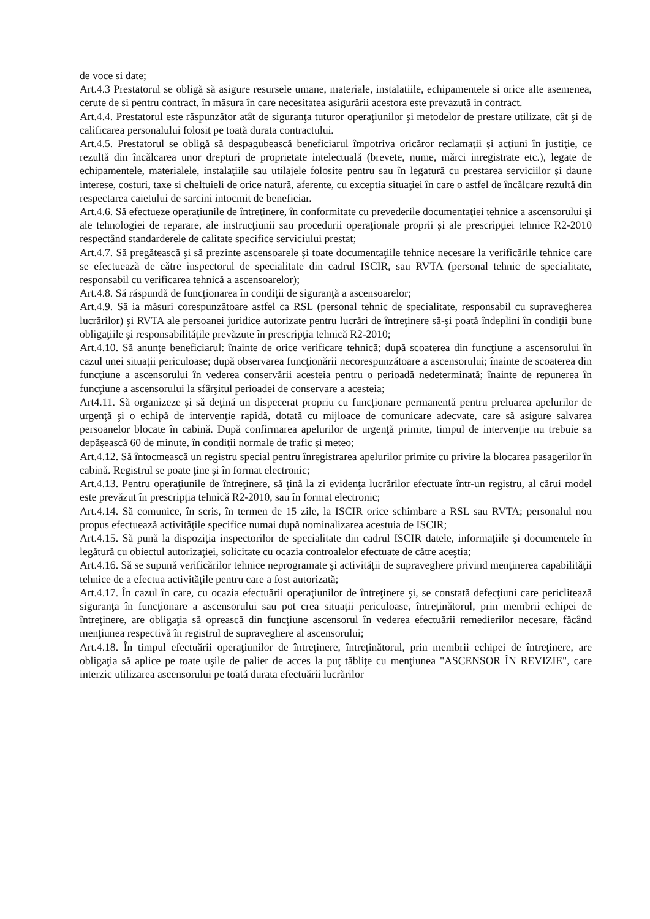de voce si date;
Art.4.3 Prestatorul se obligă să asigure resursele umane, materiale, instalatiile, echipamentele si orice alte asemenea, cerute de si pentru contract, în măsura în care necesitatea asigurării acestora este prevazută in contract.
Art.4.4. Prestatorul este răspunzător atât de siguranţa tuturor operaţiunilor şi metodelor de prestare utilizate, cât şi de calificarea personalului folosit pe toată durata contractului.
Art.4.5. Prestatorul se obligă să despagubească beneficiarul împotriva oricăror reclamaţii şi acţiuni în justiţie, ce rezultă din încălcarea unor drepturi de proprietate intelectuală (brevete, nume, mărci inregistrate etc.), legate de echipamentele, materialele, instalaţiile sau utilajele folosite pentru sau în legatură cu prestarea serviciilor şi daune interese, costuri, taxe si cheltuieli de orice natură, aferente, cu exceptia situaţiei în care o astfel de încălcare rezultă din respectarea caietului de sarcini intocmit de beneficiar.
Art.4.6. Să efectueze operaţiunile de întreţinere, în conformitate cu prevederile documentaţiei tehnice a ascensorului şi ale tehnologiei de reparare, ale instrucţiunii sau procedurii operaţionale proprii şi ale prescripţiei tehnice R2-2010 respectând standarderele de calitate specifice serviciului prestat;
Art.4.7. Să pregătească şi să prezinte ascensoarele şi toate documentaţiile tehnice necesare la verificările tehnice care se efectuează de către inspectorul de specialitate din cadrul ISCIR, sau RVTA (personal tehnic de specialitate, responsabil cu verificarea tehnică a ascensoarelor);
Art.4.8. Să răspundă de funcţionarea în condiţii de siguranţă a ascensoarelor;
Art.4.9. Să ia măsuri corespunzătoare astfel ca RSL (personal tehnic de specialitate, responsabil cu supravegherea lucrărilor) şi RVTA ale persoanei juridice autorizate pentru lucrări de întreţinere să-şi poată îndeplini în condiţii bune obligaţiile şi responsabilităţile prevăzute în prescripţia tehnică R2-2010;
Art.4.10. Să anunţe beneficiarul: înainte de orice verificare tehnică; după scoaterea din funcţiune a ascensorului în cazul unei situaţii periculoase; după observarea funcţionării necorespunzătoare a ascensorului; înainte de scoaterea din funcţiune a ascensorului în vederea conservării acesteia pentru o perioadă nedeterminată; înainte de repunerea în funcţiune a ascensorului la sfârşitul perioadei de conservare a acesteia;
Art4.11. Să organizeze şi să deţină un dispecerat propriu cu funcţionare permanentă pentru preluarea apelurilor de urgenţă şi o echipă de intervenţie rapidă, dotată cu mijloace de comunicare adecvate, care să asigure salvarea persoanelor blocate în cabină. După confirmarea apelurilor de urgenţă primite, timpul de intervenţie nu trebuie sa depăşească 60 de minute, în condiţii normale de trafic şi meteo;
Art.4.12. Să întocmească un registru special pentru înregistrarea apelurilor primite cu privire la blocarea pasagerilor în cabină. Registrul se poate ţine şi în format electronic;
Art.4.13. Pentru operaţiunile de întreţinere, să ţină la zi evidenţa lucrărilor efectuate într-un registru, al cărui model este prevăzut în prescripţia tehnică R2-2010, sau în format electronic;
Art.4.14. Să comunice, în scris, în termen de 15 zile, la ISCIR orice schimbare a RSL sau RVTA; personalul nou propus efectuează activităţile specifice numai după nominalizarea acestuia de ISCIR;
Art.4.15. Să pună la dispoziţia inspectorilor de specialitate din cadrul ISCIR datele, informaţiile şi documentele în legătură cu obiectul autorizaţiei, solicitate cu ocazia controalelor efectuate de către aceştia;
Art.4.16. Să se supună verificărilor tehnice neprogramate şi activităţii de supraveghere privind menţinerea capabilităţii tehnice de a efectua activităţile pentru care a fost autorizată;
Art.4.17. În cazul în care, cu ocazia efectuării operaţiunilor de întreţinere şi, se constată defecţiuni care periclitează siguranţa în funcţionare a ascensorului sau pot crea situaţii periculoase, întreţinătorul, prin membrii echipei de întreţinere, are obligaţia să oprească din funcţiune ascensorul în vederea efectuării remedierilor necesare, făcând menţiunea respectivă în registrul de supraveghere al ascensorului;
Art.4.18. În timpul efectuării operaţiunilor de întreţinere, întreţinătorul, prin membrii echipei de întreţinere, are obligaţia să aplice pe toate uşile de palier de acces la puţ tăbliţe cu menţiunea "ASCENSOR ÎN REVIZIE", care interzic utilizarea ascensorului pe toată durata efectuării lucrărilor